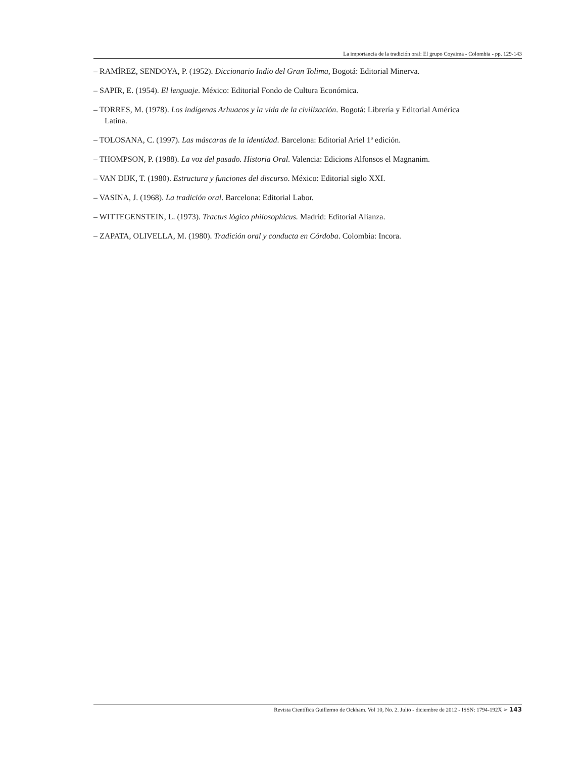La importancia de la tradición oral: El grupo Coyaima - Colombia - pp. 129-143
– RAMÍREZ, SENDOYA, P. (1952). Diccionario Indio del Gran Tolima, Bogotá: Editorial Minerva.
– SAPIR, E. (1954). El lenguaje. México: Editorial Fondo de Cultura Económica.
– TORRES, M. (1978). Los indígenas Arhuacos y la vida de la civilización. Bogotá: Librería y Editorial América Latina.
– TOLOSANA, C. (1997). Las máscaras de la identidad. Barcelona: Editorial Ariel 1ª edición.
– THOMPSON, P. (1988). La voz del pasado. Historia Oral. Valencia: Edicions Alfonsos el Magnanim.
– VAN DIJK, T. (1980). Estructura y funciones del discurso. México: Editorial siglo XXI.
– VASINA, J. (1968). La tradición oral. Barcelona: Editorial Labor.
– WITTEGENSTEIN, L. (1973). Tractus lógico philosophicus. Madrid: Editorial Alianza.
– ZAPATA, OLIVELLA, M. (1980). Tradición oral y conducta en Córdoba. Colombia: Incora.
Revista Científica Guillermo de Ockham. Vol 10, No. 2. Julio - diciembre de 2012 - ISSN: 1794-192X ➢ 143